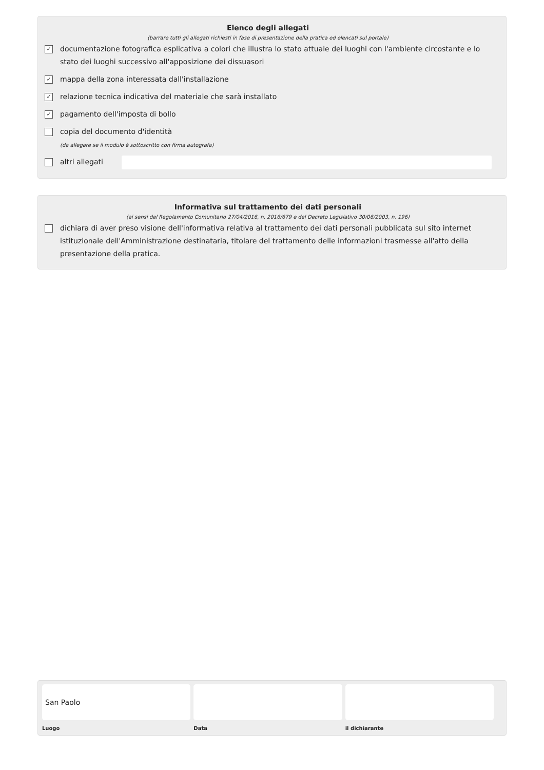Elenco degli allegati
(barrare tutti gli allegati richiesti in fase di presentazione della pratica ed elencati sul portale)
✓ documentazione fotografica esplicativa a colori che illustra lo stato attuale dei luoghi con l'ambiente circostante e lo stato dei luoghi successivo all'apposizione dei dissuasori
✓ mappa della zona interessata dall'installazione
✓ relazione tecnica indicativa del materiale che sarà installato
✓ pagamento dell'imposta di bollo
copia del documento d'identità
(da allegare se il modulo è sottoscritto con firma autografa)
altri allegati
Informativa sul trattamento dei dati personali
(ai sensi del Regolamento Comunitario 27/04/2016, n. 2016/679 e del Decreto Legislativo 30/06/2003, n. 196)
dichiara di aver preso visione dell'informativa relativa al trattamento dei dati personali pubblicata sul sito internet istituzionale dell'Amministrazione destinataria, titolare del trattamento delle informazioni trasmesse all'atto della presentazione della pratica.
San Paolo
Luogo
Data il dichiarante